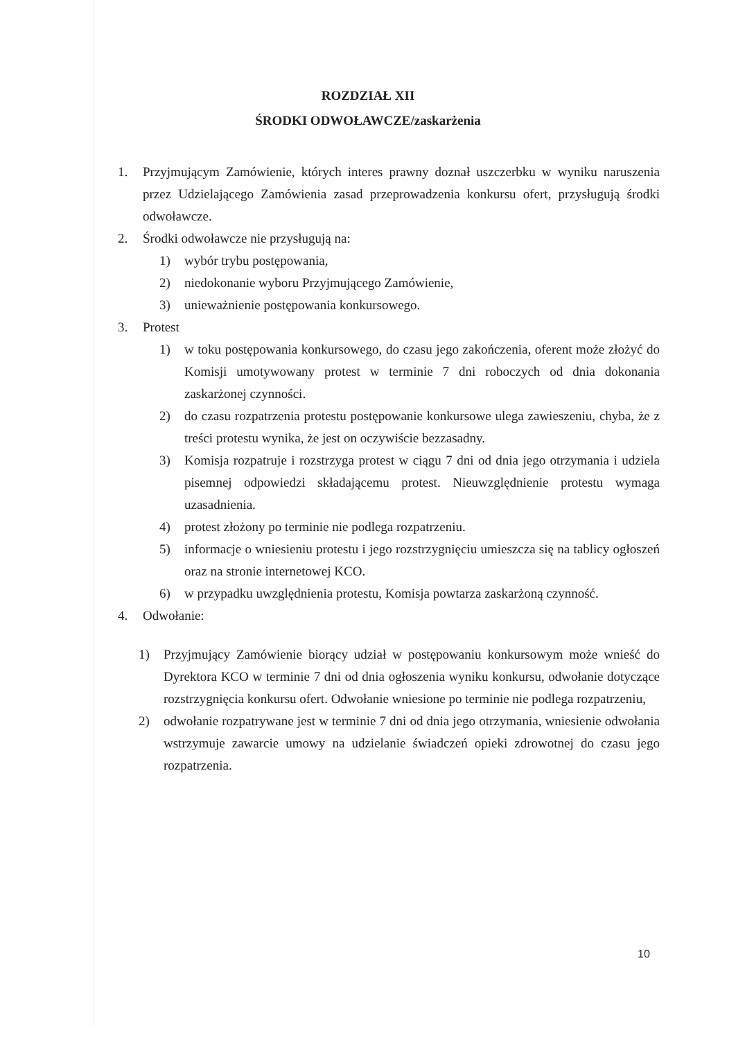ROZDZIAŁ XII
ŚRODKI ODWOŁAWCZE/zaskarżenia
1. Przyjmującym Zamówienie, których interes prawny doznał uszczerbku w wyniku naruszenia przez Udzielającego Zamówienia zasad przeprowadzenia konkursu ofert, przysługują środki odwoławcze.
2. Środki odwoławcze nie przysługują na:
1) wybór trybu postępowania,
2) niedokonanie wyboru Przyjmującego Zamówienie,
3) unieważnienie postępowania konkursowego.
3. Protest
1) w toku postępowania konkursowego, do czasu jego zakończenia, oferent może złożyć do Komisji umotywowany protest w terminie 7 dni roboczych od dnia dokonania zaskarżonej czynności.
2) do czasu rozpatrzenia protestu postępowanie konkursowe ulega zawieszeniu, chyba, że z treści protestu wynika, że jest on oczywiście bezzasadny.
3) Komisja rozpatruje i rozstrzyga protest w ciągu 7 dni od dnia jego otrzymania i udziela pisemnej odpowiedzi składającemu protest. Nieuwzględnienie protestu wymaga uzasadnienia.
4) protest złożony po terminie nie podlega rozpatrzeniu.
5) informacje o wniesieniu protestu i jego rozstrzygnięciu umieszcza się na tablicy ogłoszeń oraz na stronie internetowej KCO.
6) w przypadku uwzględnienia protestu, Komisja powtarza zaskarżoną czynność.
4. Odwołanie:
1) Przyjmujący Zamówienie biorący udział w postępowaniu konkursowym może wnieść do Dyrektora KCO w terminie 7 dni od dnia ogłoszenia wyniku konkursu, odwołanie dotyczące rozstrzygnięcia konkursu ofert. Odwołanie wniesione po terminie nie podlega rozpatrzeniu,
2) odwołanie rozpatrywane jest w terminie 7 dni od dnia jego otrzymania, wniesienie odwołania wstrzymuje zawarcie umowy na udzielanie świadczeń opieki zdrowotnej do czasu jego rozpatrzenia.
10